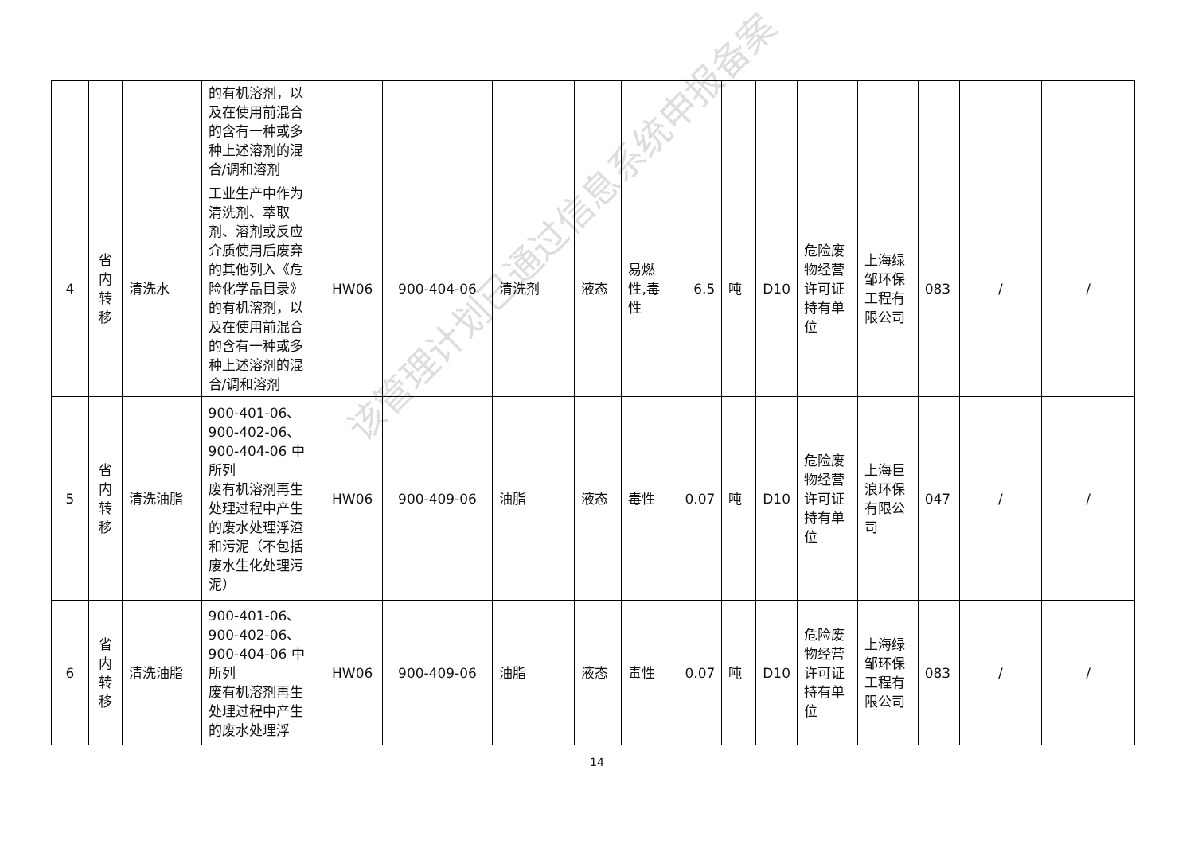该管理计划已通过信息系统申报备案
| | | | 的有机溶剂，以及在使用前混合的含有一种或多种上述溶剂的混合/调和溶剂 | | | | | | | | | | | | | |
| 4 | 省内转移 | 清洗水 | 工业生产中作为清洗剂、萃取剂、溶剂或反应介质使用后废弃的其他列入《危险化学品目录》的有机溶剂，以及在使用前混合的含有一种或多种上述溶剂的混合/调和溶剂 | HW06 | 900-404-06 | 清洗剂 | 液态 | 易燃性,毒性 | 6.5 | 吨 | D10 | 危险废物经营许可证持有单位 | 上海绿邹环保工程有限公司 | 083 | / | / |
| 5 | 省内转移 | 清洗油脂 | 900-401-06、900-402-06、900-404-06 中所列 废有机溶剂再生处理过程中产生的废水处理浮渣和污泥（不包括废水生化处理污泥） | HW06 | 900-409-06 | 油脂 | 液态 | 毒性 | 0.07 | 吨 | D10 | 危险废物经营许可证持有单位 | 上海巨浪环保有限公司 | 047 | / | / |
| 6 | 省内转移 | 清洗油脂 | 900-401-06、900-402-06、900-404-06 中所列 废有机溶剂再生处理过程中产生的废水处理浮 | HW06 | 900-409-06 | 油脂 | 液态 | 毒性 | 0.07 | 吨 | D10 | 危险废物经营许可证持有单位 | 上海绿邹环保工程有限公司 | 083 | / | / |
14